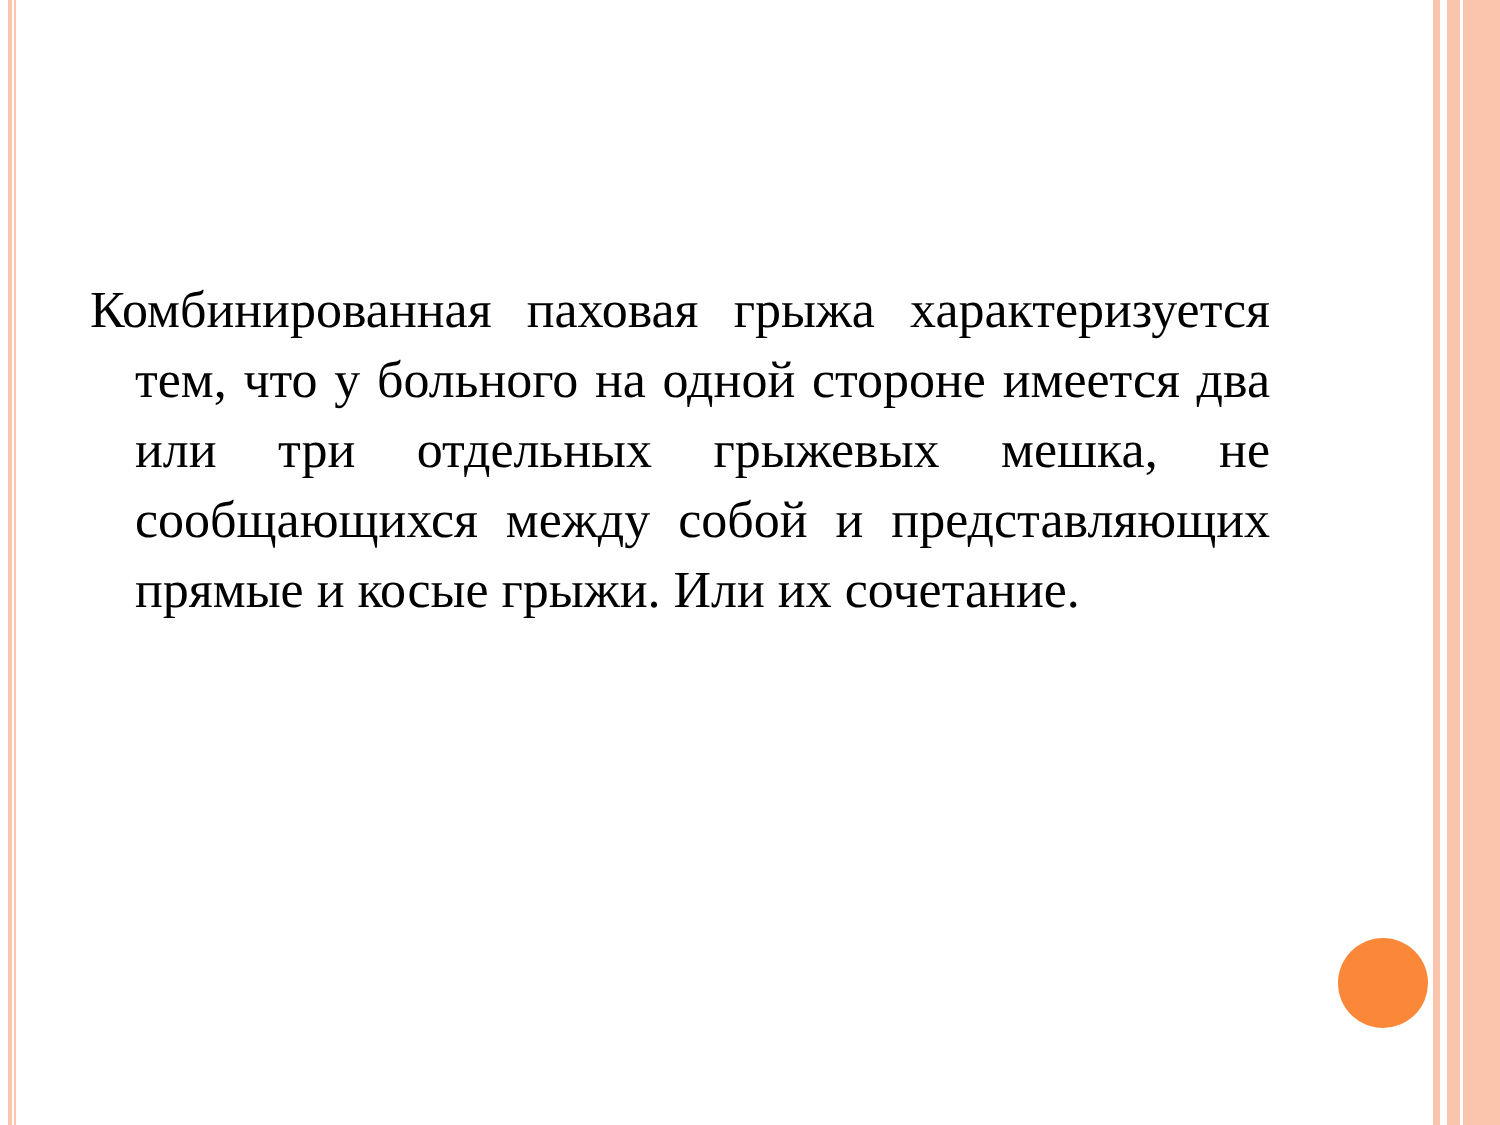Комбинированная паховая грыжа характеризуется тем, что у больного на одной стороне имеется два или три отдельных грыжевых мешка, не сообщающихся между собой и представляющих прямые и косые грыжи. Или их сочетание.